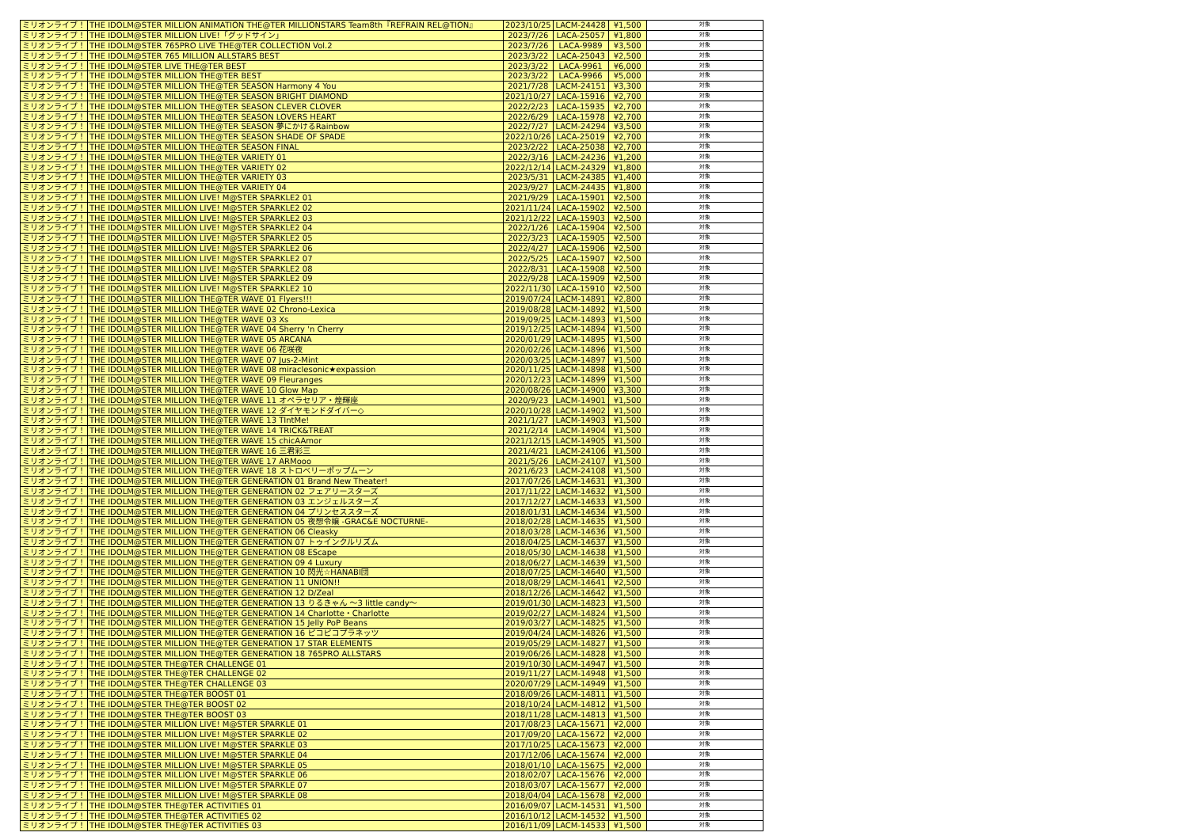| ミリオンライブ！ | THE IDOLM@STER MILLION ANIMATION THE@TER MILLIONSTARS Team8th『REFRAIN REL@TION』 | 2023/10/25 | LACM-24428 | ¥1,500 | 対象 |
| ミリオンライブ！ | THE IDOLM@STER MILLION LIVE!「グッドサイン」 | 2023/7/26 | LACA-25057 | ¥1,800 | 対象 |
| ミリオンライブ！ | THE IDOLM@STER 765PRO LIVE THE@TER COLLECTION Vol.2 | 2023/7/26 | LACA-9989 | ¥3,500 | 対象 |
| ミリオンライブ！ | THE IDOLM@STER 765 MILLION ALLSTARS BEST | 2023/3/22 | LACA-25043 | ¥2,500 | 対象 |
| ミリオンライブ！ | THE IDOLM@STER LIVE THE@TER BEST | 2023/3/22 | LACA-9961 | ¥6,000 | 対象 |
| ミリオンライブ！ | THE IDOLM@STER MILLION THE@TER BEST | 2023/3/22 | LACA-9966 | ¥5,000 | 対象 |
| ミリオンライブ！ | THE IDOLM@STER MILLION THE@TER SEASON Harmony 4 You | 2021/7/28 | LACM-24151 | ¥3,300 | 対象 |
| ミリオンライブ！ | THE IDOLM@STER MILLION THE@TER SEASON BRIGHT DIAMOND | 2021/10/27 | LACA-15916 | ¥2,700 | 対象 |
| ミリオンライブ！ | THE IDOLM@STER MILLION THE@TER SEASON CLEVER CLOVER | 2022/2/23 | LACA-15935 | ¥2,700 | 対象 |
| ミリオンライブ！ | THE IDOLM@STER MILLION THE@TER SEASON LOVERS HEART | 2022/6/29 | LACA-15978 | ¥2,700 | 対象 |
| ミリオンライブ！ | THE IDOLM@STER MILLION THE@TER SEASON 夢にかけるRainbow | 2022/7/27 | LACM-24294 | ¥3,500 | 対象 |
| ミリオンライブ！ | THE IDOLM@STER MILLION THE@TER SEASON SHADE OF SPADE | 2022/10/26 | LACA-25019 | ¥2,700 | 対象 |
| ミリオンライブ！ | THE IDOLM@STER MILLION THE@TER SEASON FINAL | 2023/2/22 | LACA-25038 | ¥2,700 | 対象 |
| ミリオンライブ！ | THE IDOLM@STER MILLION THE@TER VARIETY 01 | 2022/3/16 | LACM-24236 | ¥1,200 | 対象 |
| ミリオンライブ！ | THE IDOLM@STER MILLION THE@TER VARIETY 02 | 2022/12/14 | LACM-24329 | ¥1,800 | 対象 |
| ミリオンライブ！ | THE IDOLM@STER MILLION THE@TER VARIETY 03 | 2023/5/31 | LACM-24385 | ¥1,400 | 対象 |
| ミリオンライブ！ | THE IDOLM@STER MILLION THE@TER VARIETY 04 | 2023/9/27 | LACM-24435 | ¥1,800 | 対象 |
| ミリオンライブ！ | THE IDOLM@STER MILLION LIVE! M@STER SPARKLE2 01 | 2021/9/29 | LACA-15901 | ¥2,500 | 対象 |
| ミリオンライブ！ | THE IDOLM@STER MILLION LIVE! M@STER SPARKLE2 02 | 2021/11/24 | LACA-15902 | ¥2,500 | 対象 |
| ミリオンライブ！ | THE IDOLM@STER MILLION LIVE! M@STER SPARKLE2 03 | 2021/12/22 | LACA-15903 | ¥2,500 | 対象 |
| ミリオンライブ！ | THE IDOLM@STER MILLION LIVE! M@STER SPARKLE2 04 | 2022/1/26 | LACA-15904 | ¥2,500 | 対象 |
| ミリオンライブ！ | THE IDOLM@STER MILLION LIVE! M@STER SPARKLE2 05 | 2022/3/23 | LACA-15905 | ¥2,500 | 対象 |
| ミリオンライブ！ | THE IDOLM@STER MILLION LIVE! M@STER SPARKLE2 06 | 2022/4/27 | LACA-15906 | ¥2,500 | 対象 |
| ミリオンライブ！ | THE IDOLM@STER MILLION LIVE! M@STER SPARKLE2 07 | 2022/5/25 | LACA-15907 | ¥2,500 | 対象 |
| ミリオンライブ！ | THE IDOLM@STER MILLION LIVE! M@STER SPARKLE2 08 | 2022/8/31 | LACA-15908 | ¥2,500 | 対象 |
| ミリオンライブ！ | THE IDOLM@STER MILLION LIVE! M@STER SPARKLE2 09 | 2022/9/28 | LACA-15909 | ¥2,500 | 対象 |
| ミリオンライブ！ | THE IDOLM@STER MILLION LIVE! M@STER SPARKLE2 10 | 2022/11/30 | LACA-15910 | ¥2,500 | 対象 |
| ミリオンライブ！ | THE IDOLM@STER MILLION THE@TER WAVE 01 Flyers!!! | 2019/07/24 | LACM-14891 | ¥2,800 | 対象 |
| ミリオンライブ！ | THE IDOLM@STER MILLION THE@TER WAVE 02 Chrono-Lexica | 2019/08/28 | LACM-14892 | ¥1,500 | 対象 |
| ミリオンライブ！ | THE IDOLM@STER MILLION THE@TER WAVE 03 Xs | 2019/09/25 | LACM-14893 | ¥1,500 | 対象 |
| ミリオンライブ！ | THE IDOLM@STER MILLION THE@TER WAVE 04 Sherry 'n Cherry | 2019/12/25 | LACM-14894 | ¥1,500 | 対象 |
| ミリオンライブ！ | THE IDOLM@STER MILLION THE@TER WAVE 05 ARCANA | 2020/01/29 | LACM-14895 | ¥1,500 | 対象 |
| ミリオンライブ！ | THE IDOLM@STER MILLION THE@TER WAVE 06 花咲夜 | 2020/02/26 | LACM-14896 | ¥1,500 | 対象 |
| ミリオンライブ！ | THE IDOLM@STER MILLION THE@TER WAVE 07 Jus-2-Mint | 2020/03/25 | LACM-14897 | ¥1,500 | 対象 |
| ミリオンライブ！ | THE IDOLM@STER MILLION THE@TER WAVE 08 miraclesonic★expassion | 2020/11/25 | LACM-14898 | ¥1,500 | 対象 |
| ミリオンライブ！ | THE IDOLM@STER MILLION THE@TER WAVE 09 Fleuranges | 2020/12/23 | LACM-14899 | ¥1,500 | 対象 |
| ミリオンライブ！ | THE IDOLM@STER MILLION THE@TER WAVE 10 Glow Map | 2020/08/26 | LACM-14900 | ¥3,300 | 対象 |
| ミリオンライブ！ | THE IDOLM@STER MILLION THE@TER WAVE 11 オペラセリア・煌輝座 | 2020/9/23 | LACM-14901 | ¥1,500 | 対象 |
| ミリオンライブ！ | THE IDOLM@STER MILLION THE@TER WAVE 12 ダイヤモンドダイバー◇ | 2020/10/28 | LACM-14902 | ¥1,500 | 対象 |
| ミリオンライブ！ | THE IDOLM@STER MILLION THE@TER WAVE 13 TIntMe! | 2021/1/27 | LACM-14903 | ¥1,500 | 対象 |
| ミリオンライブ！ | THE IDOLM@STER MILLION THE@TER WAVE 14 TRICK&TREAT | 2021/2/14 | LACM-14904 | ¥1,500 | 対象 |
| ミリオンライブ！ | THE IDOLM@STER MILLION THE@TER WAVE 15 chicAAmor | 2021/12/15 | LACM-14905 | ¥1,500 | 対象 |
| ミリオンライブ！ | THE IDOLM@STER MILLION THE@TER WAVE 16 三君彩三 | 2021/4/21 | LACM-24106 | ¥1,500 | 対象 |
| ミリオンライブ！ | THE IDOLM@STER MILLION THE@TER WAVE 17 ARMooo | 2021/5/26 | LACM-24107 | ¥1,500 | 対象 |
| ミリオンライブ！ | THE IDOLM@STER MILLION THE@TER WAVE 18 ストロベリーポップムーン | 2021/6/23 | LACM-24108 | ¥1,500 | 対象 |
| ミリオンライブ！ | THE IDOLM@STER MILLION THE@TER GENERATION 01 Brand New Theater! | 2017/07/26 | LACM-14631 | ¥1,300 | 対象 |
| ミリオンライブ！ | THE IDOLM@STER MILLION THE@TER GENERATION 02 フェアリースターズ | 2017/11/22 | LACM-14632 | ¥1,500 | 対象 |
| ミリオンライブ！ | THE IDOLM@STER MILLION THE@TER GENERATION 03 エンジェルスターズ | 2017/12/27 | LACM-14633 | ¥1,500 | 対象 |
| ミリオンライブ！ | THE IDOLM@STER MILLION THE@TER GENERATION 04 プリンセススターズ | 2018/01/31 | LACM-14634 | ¥1,500 | 対象 |
| ミリオンライブ！ | THE IDOLM@STER MILLION THE@TER GENERATION 05 夜想令嬢 -GRAC&E NOCTURNE- | 2018/02/28 | LACM-14635 | ¥1,500 | 対象 |
| ミリオンライブ！ | THE IDOLM@STER MILLION THE@TER GENERATION 06 Cleasky | 2018/03/28 | LACM-14636 | ¥1,500 | 対象 |
| ミリオンライブ！ | THE IDOLM@STER MILLION THE@TER GENERATION 07 トゥインクルリズム | 2018/04/25 | LACM-14637 | ¥1,500 | 対象 |
| ミリオンライブ！ | THE IDOLM@STER MILLION THE@TER GENERATION 08 EScape | 2018/05/30 | LACM-14638 | ¥1,500 | 対象 |
| ミリオンライブ！ | THE IDOLM@STER MILLION THE@TER GENERATION 09 4 Luxury | 2018/06/27 | LACM-14639 | ¥1,500 | 対象 |
| ミリオンライブ！ | THE IDOLM@STER MILLION THE@TER GENERATION 10 閃光☆HANABI団 | 2018/07/25 | LACM-14640 | ¥1,500 | 対象 |
| ミリオンライブ！ | THE IDOLM@STER MILLION THE@TER GENERATION 11 UNION!! | 2018/08/29 | LACM-14641 | ¥2,500 | 対象 |
| ミリオンライブ！ | THE IDOLM@STER MILLION THE@TER GENERATION 12 D/Zeal | 2018/12/26 | LACM-14642 | ¥1,500 | 対象 |
| ミリオンライブ！ | THE IDOLM@STER MILLION THE@TER GENERATION 13 りるきゃん ～3 little candy～ | 2019/01/30 | LACM-14823 | ¥1,500 | 対象 |
| ミリオンライブ！ | THE IDOLM@STER MILLION THE@TER GENERATION 14 Charlotte・Charlotte | 2019/02/27 | LACM-14824 | ¥1,500 | 対象 |
| ミリオンライブ！ | THE IDOLM@STER MILLION THE@TER GENERATION 15 Jelly PoP Beans | 2019/03/27 | LACM-14825 | ¥1,500 | 対象 |
| ミリオンライブ！ | THE IDOLM@STER MILLION THE@TER GENERATION 16 ピコピコプラネッツ | 2019/04/24 | LACM-14826 | ¥1,500 | 対象 |
| ミリオンライブ！ | THE IDOLM@STER MILLION THE@TER GENERATION 17 STAR ELEMENTS | 2019/05/29 | LACM-14827 | ¥1,500 | 対象 |
| ミリオンライブ！ | THE IDOLM@STER MILLION THE@TER GENERATION 18 765PRO ALLSTARS | 2019/06/26 | LACM-14828 | ¥1,500 | 対象 |
| ミリオンライブ！ | THE IDOLM@STER THE@TER CHALLENGE 01 | 2019/10/30 | LACM-14947 | ¥1,500 | 対象 |
| ミリオンライブ！ | THE IDOLM@STER THE@TER CHALLENGE 02 | 2019/11/27 | LACM-14948 | ¥1,500 | 対象 |
| ミリオンライブ！ | THE IDOLM@STER THE@TER CHALLENGE 03 | 2020/07/29 | LACM-14949 | ¥1,500 | 対象 |
| ミリオンライブ！ | THE IDOLM@STER THE@TER BOOST 01 | 2018/09/26 | LACM-14811 | ¥1,500 | 対象 |
| ミリオンライブ！ | THE IDOLM@STER THE@TER BOOST 02 | 2018/10/24 | LACM-14812 | ¥1,500 | 対象 |
| ミリオンライブ！ | THE IDOLM@STER THE@TER BOOST 03 | 2018/11/28 | LACM-14813 | ¥1,500 | 対象 |
| ミリオンライブ！ | THE IDOLM@STER MILLION LIVE! M@STER SPARKLE 01 | 2017/08/23 | LACA-15671 | ¥2,000 | 対象 |
| ミリオンライブ！ | THE IDOLM@STER MILLION LIVE! M@STER SPARKLE 02 | 2017/09/20 | LACA-15672 | ¥2,000 | 対象 |
| ミリオンライブ！ | THE IDOLM@STER MILLION LIVE! M@STER SPARKLE 03 | 2017/10/25 | LACA-15673 | ¥2,000 | 対象 |
| ミリオンライブ！ | THE IDOLM@STER MILLION LIVE! M@STER SPARKLE 04 | 2017/12/06 | LACA-15674 | ¥2,000 | 対象 |
| ミリオンライブ！ | THE IDOLM@STER MILLION LIVE! M@STER SPARKLE 05 | 2018/01/10 | LACA-15675 | ¥2,000 | 対象 |
| ミリオンライブ！ | THE IDOLM@STER MILLION LIVE! M@STER SPARKLE 06 | 2018/02/07 | LACA-15676 | ¥2,000 | 対象 |
| ミリオンライブ！ | THE IDOLM@STER MILLION LIVE! M@STER SPARKLE 07 | 2018/03/07 | LACA-15677 | ¥2,000 | 対象 |
| ミリオンライブ！ | THE IDOLM@STER MILLION LIVE! M@STER SPARKLE 08 | 2018/04/04 | LACA-15678 | ¥2,000 | 対象 |
| ミリオンライブ！ | THE IDOLM@STER THE@TER ACTIVITIES 01 | 2016/09/07 | LACM-14531 | ¥1,500 | 対象 |
| ミリオンライブ！ | THE IDOLM@STER THE@TER ACTIVITIES 02 | 2016/10/12 | LACM-14532 | ¥1,500 | 対象 |
| ミリオンライブ！ | THE IDOLM@STER THE@TER ACTIVITIES 03 | 2016/11/09 | LACM-14533 | ¥1,500 | 対象 |